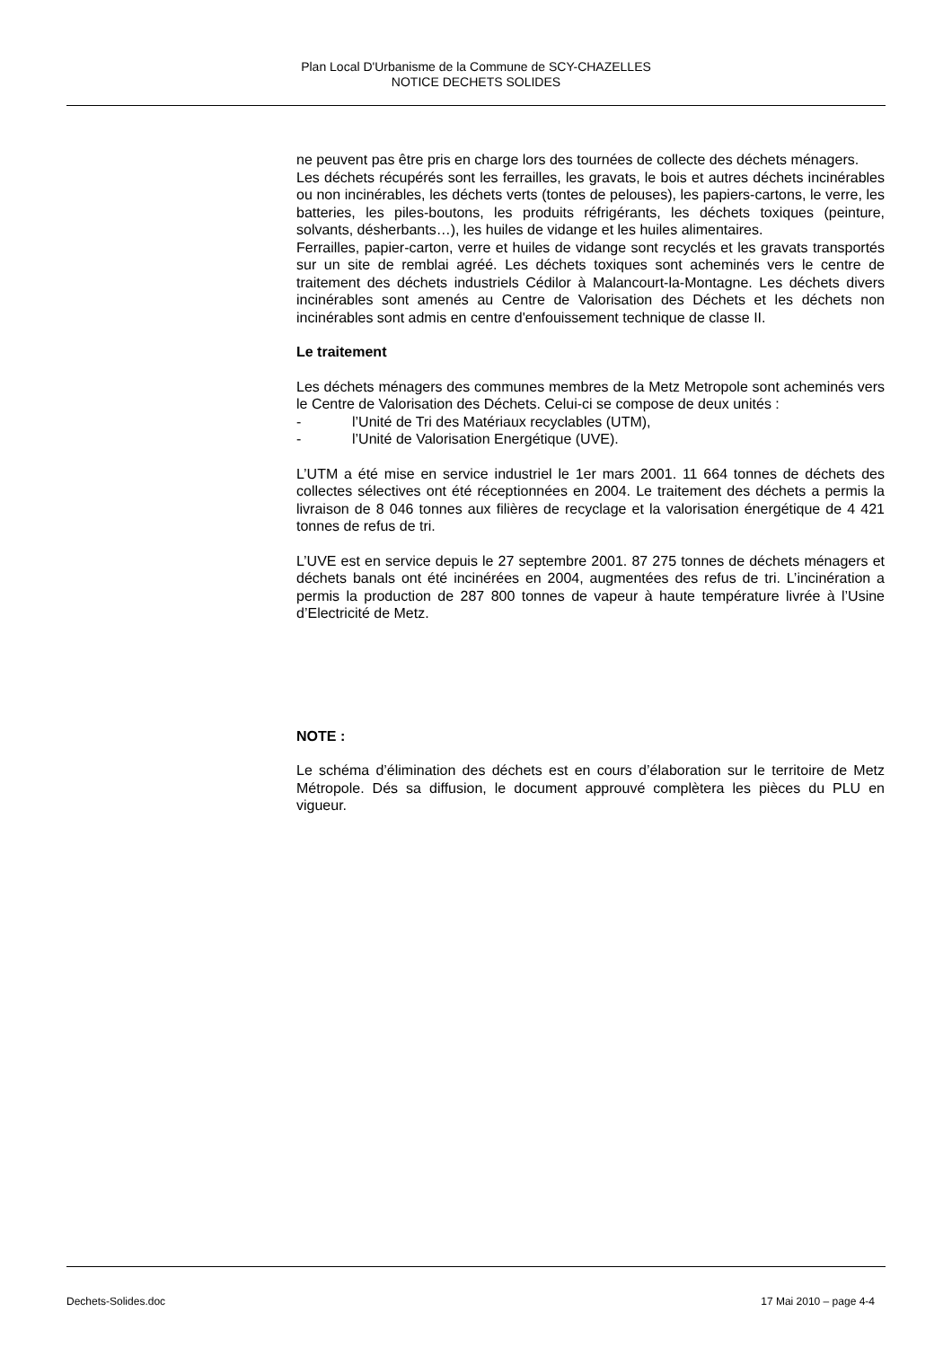Plan Local D'Urbanisme de la Commune de SCY-CHAZELLES
NOTICE DECHETS SOLIDES
ne peuvent pas être pris en charge lors des tournées de collecte des déchets ménagers.
Les déchets récupérés sont les ferrailles, les gravats, le bois et autres déchets incinérables ou non incinérables, les déchets verts (tontes de pelouses), les papiers-cartons, le verre, les batteries, les piles-boutons, les produits réfrigérants, les déchets toxiques (peinture, solvants, désherbants…), les huiles de vidange et les huiles alimentaires.
Ferrailles, papier-carton, verre et huiles de vidange sont recyclés et les gravats transportés sur un site de remblai agréé. Les déchets toxiques sont acheminés vers le centre de traitement des déchets industriels Cédilor à Malancourt-la-Montagne. Les déchets divers incinérables sont amenés au Centre de Valorisation des Déchets et les déchets non incinérables sont admis en centre d'enfouissement technique de classe II.
Le traitement
Les déchets ménagers des communes membres de la Metz Metropole sont acheminés vers le Centre de Valorisation des Déchets. Celui-ci se compose de deux unités :
- l’Unité de Tri des Matériaux recyclables (UTM),
- l’Unité de Valorisation Energétique (UVE).
L’UTM a été mise en service industriel le 1er mars 2001. 11 664 tonnes de déchets des collectes sélectives ont été réceptionnées en 2004. Le traitement des déchets a permis la livraison de 8 046 tonnes aux filières de recyclage et la valorisation énergétique de 4 421 tonnes de refus de tri.
L’UVE est en service depuis le 27 septembre 2001. 87 275 tonnes de déchets ménagers et déchets banals ont été incinérées en 2004, augmentées des refus de tri. L’incinération a permis la production de 287 800 tonnes de vapeur à haute température livrée à l’Usine d’Electricité de Metz.
NOTE :
Le schéma d’élimination des déchets est en cours d’élaboration sur le territoire de Metz Métropole. Dés sa diffusion, le document approuvé complètera les pièces du PLU en vigueur.
Dechets-Solides.doc 17 Mai 2010 – page 4-4